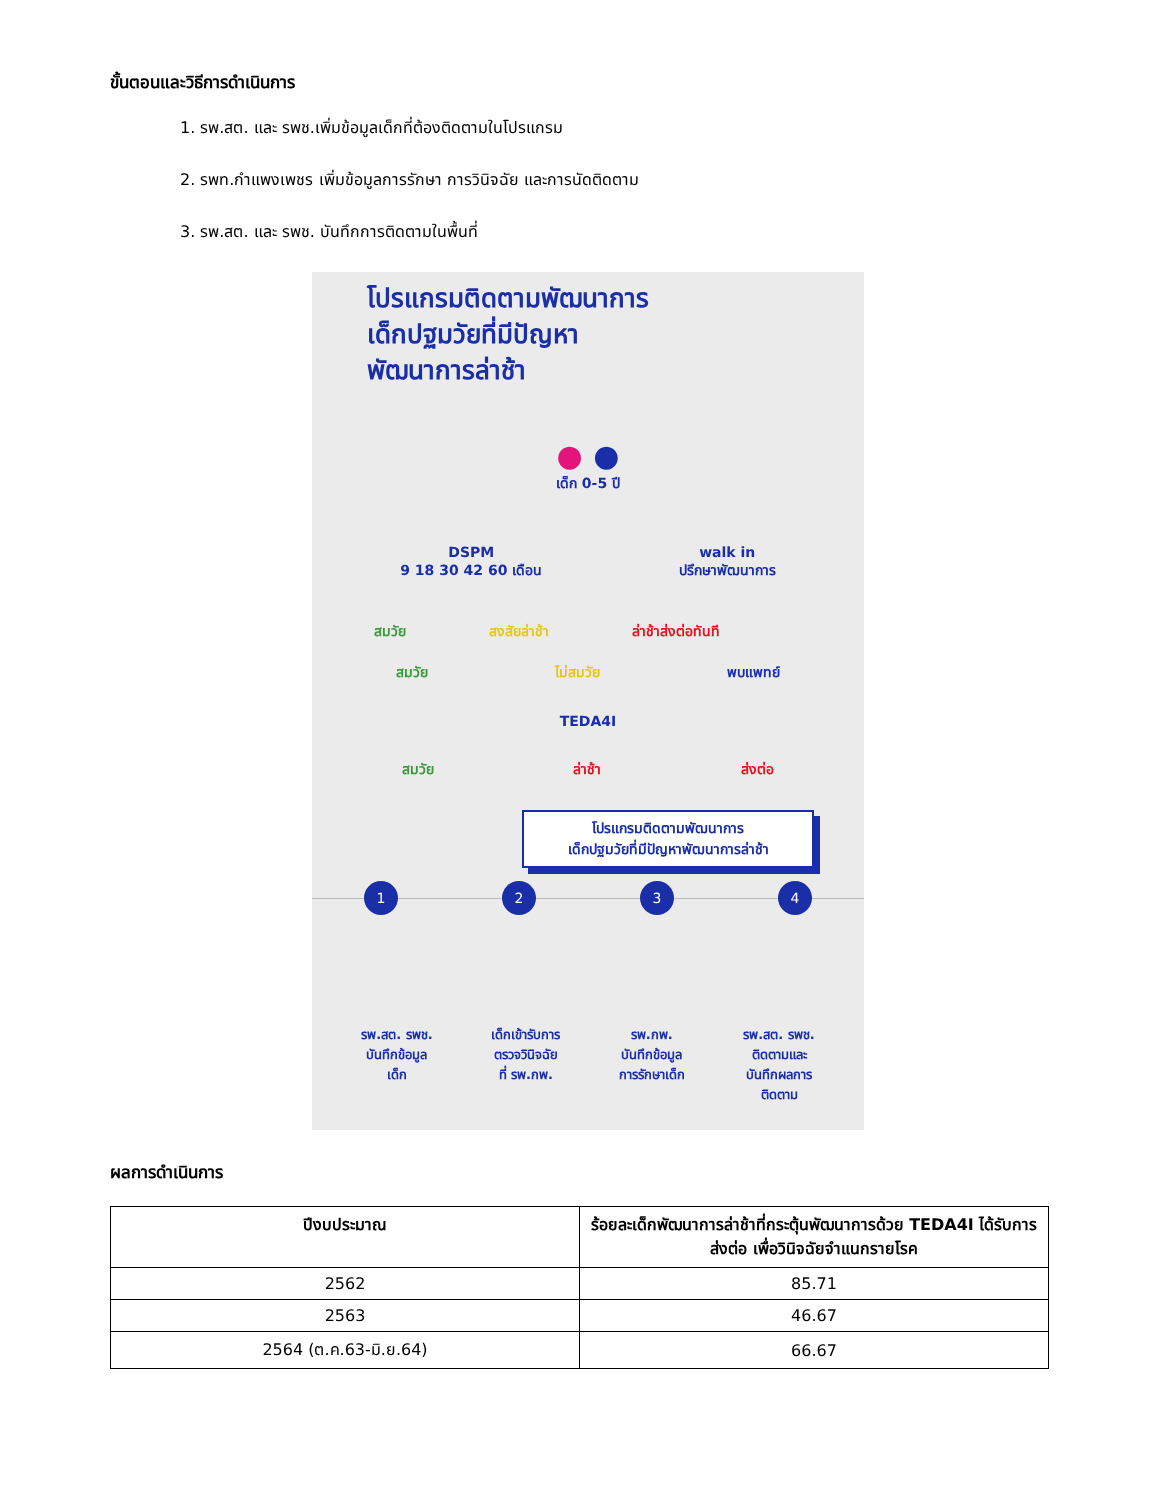ขั้นตอนและวิธีการดำเนินการ
1. รพ.สต. และ รพช.เพิ่มข้อมูลเด็กที่ต้องติดตามในโปรแกรม
2. รพท.กำแพงเพชร เพิ่มข้อมูลการรักษา การวินิจฉัย และการนัดติดตาม
3. รพ.สต. และ รพช. บันทึกการติดตามในพื้นที่
โปรแกรมติดตามพัฒนาการ
เด็กปฐมวัยที่มีปัญหา
พัฒนาการล่าช้า
● ●
เด็ก 0-5 ปี
DSPM
9 18 30 42 60 เดือน
walk in
ปรึกษาพัฒนาการ
สมวัย สงสัยล่าช้า ล่าช้าส่งต่อทันที
สมวัย ไม่สมวัย พบแพทย์
TEDA4I
สมวัย ล่าช้า ส่งต่อ
โปรแกรมติดตามพัฒนาการ
เด็กปฐมวัยที่มีปัญหาพัฒนาการล่าช้า
1 2 3 4
รพ.สต. รพช.
บันทึกข้อมูล
เด็ก
เด็กเข้ารับการ
ตรวจวินิจฉัย
ที่ รพ.กพ.
รพ.กพ.
บันทึกข้อมูล
การรักษาเด็ก
รพ.สต. รพช.
ติดตามและ
บันทึกผลการ
ติดตาม
ผลการดำเนินการ
| ปีงบประมาณ | ร้อยละเด็กพัฒนาการล่าช้าที่กระตุ้นพัฒนาการด้วย TEDA4I ได้รับการส่งต่อ เพื่อวินิจฉัยจำแนกรายโรค |
| --- | --- |
| 2562 | 85.71 |
| 2563 | 46.67 |
| 2564 (ต.ค.63-มิ.ย.64) | 66.67 |